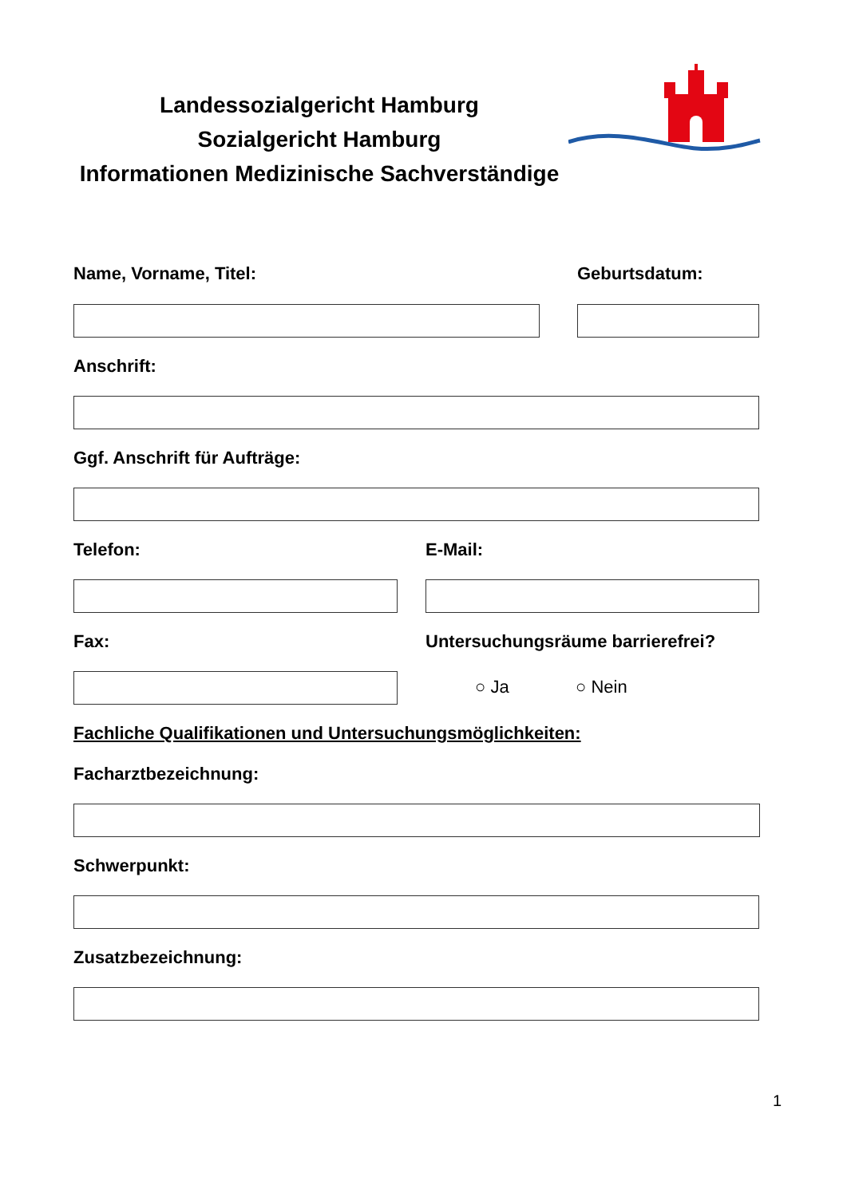Landessozialgericht Hamburg
Sozialgericht Hamburg
Informationen Medizinische Sachverständige
Name, Vorname, Titel: Geburtsdatum:
Anschrift:
Ggf. Anschrift für Aufträge:
Telefon: E-Mail:
Fax:
Untersuchungsräume barrierefrei?
○ Ja ○ Nein
Fachliche Qualifikationen und Untersuchungsmöglichkeiten:
Facharztbezeichnung:
Schwerpunkt:
Zusatzbezeichnung:
1